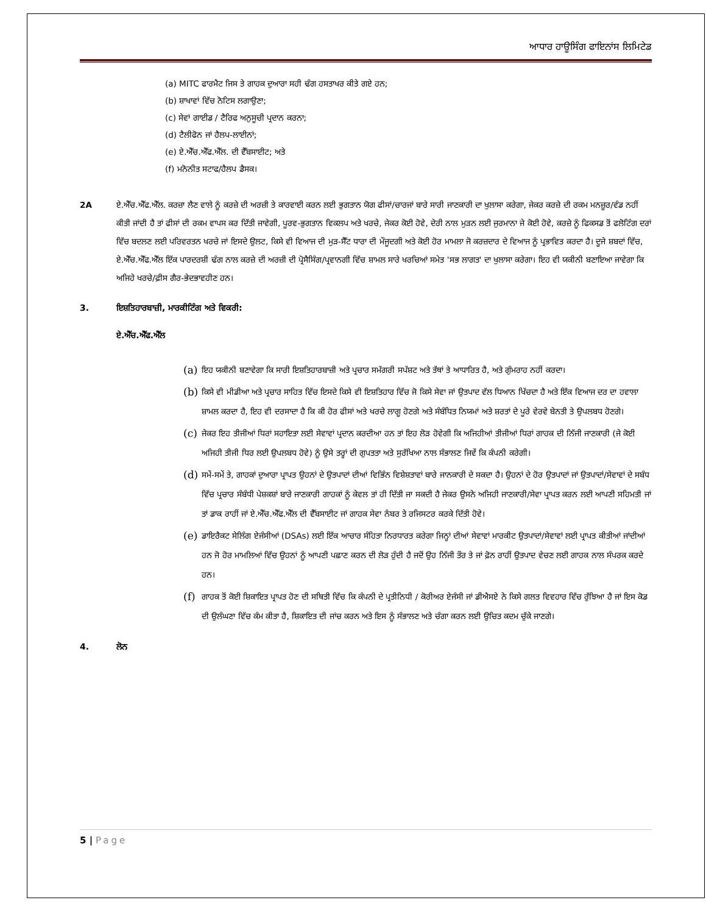ਆਧਾਰ ਹਾਊਸਿੰਗ ਫਾਇਨਾਂਸ ਲਿਮਿਟੇਡ
(a) MITC ਫਾਰਮੈਟ ਜਿਸ ਤੇ ਗਾਹਕ ਦੁਆਰਾ ਸਹੀ ਢੰਗ ਹਸਤਾਖਰ ਕੀਤੇ ਗਏ ਹਨ;
(b) ਸ਼ਾਖਾਵਾਂ ਵਿੱਚ ਨੋਟਿਸ ਲਗਾਉਣਾ;
(c) ਸੇਵਾਂ ਗਾਈਡ / ਟੈਰਿਫ ਅਨੁਸੂਚੀ ਪ੍ਰਦਾਨ ਕਰਨਾ;
(d) ਟੈਲੀਫੋਨ ਜਾਂ ਹੈਲਪ-ਲਾਈਨਾਂ;
(e) ਏ.ਐੱਚ.ਐੱਫ.ਐੱਲ. ਦੀ ਵੈੱਬਸਾਈਟ; ਅਤੇ
(f) ਮਨੋਨੀਤ ਸਟਾਫ/ਹੈਲਪ ਡੈਸਕ।
2A ਏ.ਐੱਚ.ਐੱਫ.ਐੱਲ. ਕਰਜ਼ਾ ਲੈਣ ਵਾਲੇ ਨੂੰ ਕਰਜ਼ੇ ਦੀ ਅਰਜ਼ੀ ਤੇ ਕਾਰਵਾਈ ਕਰਨ ਲਈ ਭੁਗਤਾਨ ਯੋਗ ਫੀਸਾਂ/ਚਾਰਜਾਂ ਬਾਰੇ ਸਾਰੀ ਜਾਣਕਾਰੀ ਦਾ ਖੁਲਾਸਾ ਕਰੇਗਾ, ਜੇਕਰ ਕਰਜ਼ੇ ਦੀ ਰਕਮ ਮਨਜ਼ੂਰ/ਵੰਡ ਨਹੀਂ ਕੀਤੀ ਜਾਂਦੀ ਹੈ ਤਾਂ ਫੀਸਾਂ ਦੀ ਰਕਮ ਵਾਪਸ ਕਰ ਦਿੱਤੀ ਜਾਵੇਗੀ, ਪੂਰਵ-ਭੁਗਤਾਨ ਵਿਕਲਪ ਅਤੇ ਖਰਚੇ, ਜੇਕਰ ਕੋਈ ਹੋਵੇ, ਦੇਰੀ ਨਾਲ ਮੁੜਨ ਲਈ ਜੁਰਮਾਨਾ ਜੇ ਕੋਈ ਹੋਵੇ, ਕਰਜ਼ੇ ਨੂੰ ਫਿਕਸਡ ਤੋਂ ਫਲੋਟਿੰਗ ਦਰਾਂ ਵਿੱਚ ਬਦਲਣ ਲਈ ਪਰਿਵਰਤਨ ਖਰਚੇ ਜਾਂ ਇਸਦੇ ਉਲਟ, ਕਿਸੇ ਵੀ ਵਿਆਜ ਦੀ ਮੁੜ-ਸੈੱਟ ਧਾਰਾ ਦੀ ਮੌਜੂਦਗੀ ਅਤੇ ਕੋਈ ਹੋਰ ਮਾਮਲਾ ਜੋ ਕਰਜ਼ਦਾਰ ਦੇ ਵਿਆਜ ਨੂੰ ਪ੍ਰਭਾਵਿਤ ਕਰਦਾ ਹੈ। ਦੂਜੇ ਸ਼ਬਦਾਂ ਵਿੱਚ, ਏ.ਐੱਚ.ਐੱਫ.ਐੱਲ ਇੱਕ ਪਾਰਦਰਸ਼ੀ ਢੰਗ ਨਾਲ ਕਰਜ਼ੇ ਦੀ ਅਰਜ਼ੀ ਦੀ ਪ੍ਰੋਸੈਸਿੰਗ/ਪ੍ਰਵਾਨਗੀ ਵਿੱਚ ਸ਼ਾਮਲ ਸਾਰੇ ਖਰਚਿਆਂ ਸਮੇਤ 'ਸਭ ਲਾਗਤ' ਦਾ ਖੁਲਾਸਾ ਕਰੇਗਾ। ਇਹ ਵੀ ਯਕੀਨੀ ਬਣਾਇਆ ਜਾਵੇਗਾ ਕਿ ਅਜਿਹੇ ਖਰਚੇ/ਫ਼ੀਸ ਗੈਰ-ਭੇਦਭਾਵਹੀਣ ਹਨ।
3. ਇਸ਼ਤਿਹਾਰਬਾਜ਼ੀ, ਮਾਰਕੀਟਿੰਗ ਅਤੇ ਵਿਕਰੀ:
ਏ.ਐੱਚ.ਐੱਫ.ਐੱਲ
(a)
ਇਹ ਯਕੀਨੀ ਬਣਾਵੇਗਾ ਕਿ ਸਾਰੀ ਇਸ਼ਤਿਹਾਰਬਾਜ਼ੀ ਅਤੇ ਪ੍ਰਚਾਰ ਸਮੱਗਰੀ ਸਪੱਸ਼ਟ ਅਤੇ ਤੱਥਾਂ ਤੇ ਆਧਾਰਿਤ ਹੈ, ਅਤੇ ਗੁੰਮਰਾਹ ਨਹੀਂ ਕਰਦਾ।
(b)
ਕਿਸੇ ਵੀ ਮੀਡੀਆ ਅਤੇ ਪ੍ਰਚਾਰ ਸਾਹਿਤ ਵਿੱਚ ਇਸਦੇ ਕਿਸੇ ਵੀ ਇਸ਼ਤਿਹਾਰ ਵਿੱਚ ਜੋ ਕਿਸੇ ਸੇਵਾ ਜਾਂ ਉਤਪਾਦ ਵੱਲ ਧਿਆਨ ਖਿੱਚਦਾ ਹੈ ਅਤੇ ਇੱਕ ਵਿਆਜ ਦਰ ਦਾ ਹਵਾਲਾ ਸ਼ਾਮਲ ਕਰਦਾ ਹੈ, ਇਹ ਵੀ ਦਰਸਾਦਾ ਹੈ ਕਿ ਕੀ ਹੋਰ ਫੀਸਾਂ ਅਤੇ ਖਰਚੇ ਲਾਗੂ ਹੋਣਗੇ ਅਤੇ ਸੰਬੰਧਿਤ ਨਿਯਮਾਂ ਅਤੇ ਸ਼ਰਤਾਂ ਦੇ ਪੂਰੇ ਵੇਰਵੇ ਬੇਨਤੀ ਤੇ ਉਪਲਬਧ ਹੋਣਗੇ।
(c)
ਜੇਕਰ ਇਹ ਤੀਜੀਆਂ ਧਿਰਾਂ ਸਹਾਇਤਾ ਲਈ ਸੇਵਾਵਾਂ ਪ੍ਰਦਾਨ ਕਰਦੀਆ ਹਨ ਤਾਂ ਇਹ ਲੋੜ ਹੋਵੇਗੀ ਕਿ ਅਜਿਹੀਆਂ ਤੀਜੀਆਂ ਧਿਰਾਂ ਗਾਹਕ ਦੀ ਨਿੱਜੀ ਜਾਣਕਾਰੀ (ਜੇ ਕੋਈ ਅਜਿਹੀ ਤੀਜੀ ਧਿਰ ਲਈ ਉਪਲਬਧ ਹੋਵੇ) ਨੂੰ ਉਸੇ ਤਰ੍ਹਾਂ ਦੀ ਗੁਪਤਤਾ ਅਤੇ ਸੁਰੱਖਿਆ ਨਾਲ ਸੰਭਾਲਣ ਜਿਵੇਂ ਕਿ ਕੰਪਨੀ ਕਰੇਗੀ।
(d)
ਸਮੇਂ-ਸਮੇਂ ਤੇ, ਗਾਹਕਾਂ ਦੁਆਰਾ ਪ੍ਰਾਪਤ ਉਹਨਾਂ ਦੇ ਉਤਪਾਦਾਂ ਦੀਆਂ ਵਿਭਿੰਨ ਵਿਸ਼ੇਸ਼ਤਾਵਾਂ ਬਾਰੇ ਜਾਨਕਾਰੀ ਦੇ ਸਕਦਾ ਹੈ। ਉਹਨਾਂ ਦੇ ਹੋਰ ਉਤਪਾਦਾਂ ਜਾਂ ਉਤਪਾਦਾਂ/ਸੇਵਾਵਾਂ ਦੇ ਸਬੰਧ ਵਿੱਚ ਪ੍ਰਚਾਰ ਸੰਬੰਧੀ ਪੇਸ਼ਕਸ਼ਾਂ ਬਾਰੇ ਜਾਣਕਾਰੀ ਗਾਹਕਾਂ ਨੂੰ ਕੇਵਲ ਤਾਂ ਹੀ ਦਿੱਤੀ ਜਾ ਸਕਦੀ ਹੈ ਜੇਕਰ ਉਸਨੇ ਅਜਿਹੀ ਜਾਣਕਾਰੀ/ਸੇਵਾ ਪ੍ਰਾਪਤ ਕਰਨ ਲਈ ਆਪਣੀ ਸਹਿਮਤੀ ਜਾਂ ਤਾਂ ਡਾਕ ਰਾਹੀਂ ਜਾਂ ਏ.ਐੱਚ.ਐੱਫ.ਐੱਲ ਦੀ ਵੈੱਬਸਾਈਟ ਜਾਂ ਗਾਹਕ ਸੇਵਾ ਨੰਬਰ ਤੇ ਰਜਿਸਟਰ ਕਰਕੇ ਦਿੱਤੀ ਹੋਵੇ।
(e)
ਡਾਇਰੈਕਟ ਸੇਲਿੰਗ ਏਜੰਸੀਆਂ (DSAs) ਲਈ ਇੱਕ ਆਚਾਰ ਸੰਹਿਤਾ ਨਿਰਧਾਰਤ ਕਰੇਗਾ ਜਿਨ੍ਹਾਂ ਦੀਆਂ ਸੇਵਾਵਾਂ ਮਾਰਕੀਟ ਉਤਪਾਦਾਂ/ਸੇਵਾਵਾਂ ਲਈ ਪ੍ਰਾਪਤ ਕੀਤੀਆਂ ਜਾਂਦੀਆਂ ਹਨ ਜੋ ਹੋਰ ਮਾਮਲਿਆਂ ਵਿੱਚ ਉਹਨਾਂ ਨੂੰ ਆਪਣੀ ਪਛਾਣ ਕਰਨ ਦੀ ਲੋੜ ਹੁੰਦੀ ਹੈ ਜਦੋਂ ਉਹ ਨਿੱਜੀ ਤੌਰ ਤੇ ਜਾਂ ਫ਼ੋਨ ਰਾਹੀਂ ਉਤਪਾਦ ਵੇਚਣ ਲਈ ਗਾਹਕ ਨਾਲ ਸੰਪਰਕ ਕਰਦੇ ਹਨ।
(f)
ਗਾਹਕ ਤੋਂ ਕੋਈ ਸ਼ਿਕਾਇਤ ਪ੍ਰਾਪਤ ਹੋਣ ਦੀ ਸਥਿਤੀ ਵਿੱਚ ਕਿ ਕੰਪਨੀ ਦੇ ਪ੍ਰਤੀਨਿਧੀ / ਕੋਰੀਅਰ ਏਜੰਸੀ ਜਾਂ ਡੀਐਸਏ ਨੇ ਕਿਸੇ ਗਲਤ ਵਿਵਹਾਰ ਵਿੱਚ ਰੁੱਝਿਆ ਹੈ ਜਾਂ ਇਸ ਕੋਡ ਦੀ ਉਲੰਘਣਾ ਵਿੱਚ ਕੰਮ ਕੀਤਾ ਹੈ, ਸ਼ਿਕਾਇਤ ਦੀ ਜਾਂਚ ਕਰਨ ਅਤੇ ਇਸ ਨੂੰ ਸੰਭਾਲਣ ਅਤੇ ਚੰਗਾ ਕਰਨ ਲਈ ਉਚਿਤ ਕਦਮ ਚੁੱਕੇ ਜਾਣਗੇ।
4. ਲੋਨ
5 | Page